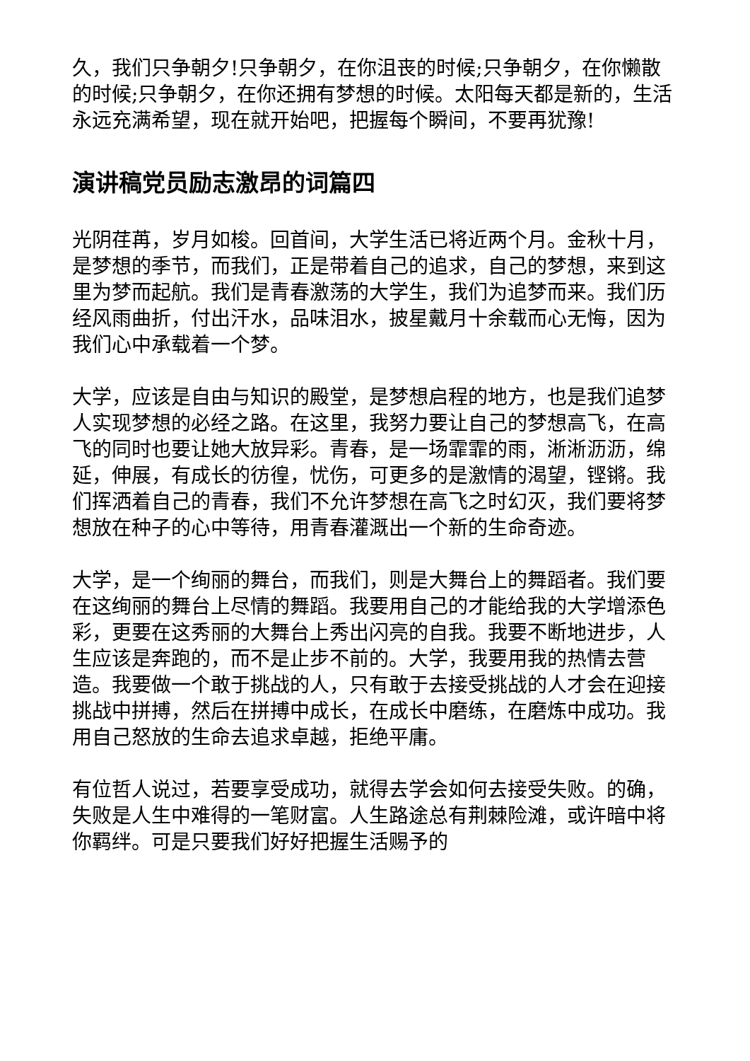久，我们只争朝夕!只争朝夕，在你沮丧的时候;只争朝夕，在你懒散的时候;只争朝夕，在你还拥有梦想的时候。太阳每天都是新的，生活永远充满希望，现在就开始吧，把握每个瞬间，不要再犹豫!
演讲稿党员励志激昂的词篇四
光阴荏苒，岁月如梭。回首间，大学生活已将近两个月。金秋十月，是梦想的季节，而我们，正是带着自己的追求，自己的梦想，来到这里为梦而起航。我们是青春激荡的大学生，我们为追梦而来。我们历经风雨曲折，付出汗水，品味泪水，披星戴月十余载而心无悔，因为我们心中承载着一个梦。
大学，应该是自由与知识的殿堂，是梦想启程的地方，也是我们追梦人实现梦想的必经之路。在这里，我努力要让自己的梦想高飞，在高飞的同时也要让她大放异彩。青春，是一场霏霏的雨，淅淅沥沥，绵延，伸展，有成长的彷徨，忧伤，可更多的是激情的渴望，铿锵。我们挥洒着自己的青春，我们不允许梦想在高飞之时幻灭，我们要将梦想放在种子的心中等待，用青春灌溉出一个新的生命奇迹。
大学，是一个绚丽的舞台，而我们，则是大舞台上的舞蹈者。我们要在这绚丽的舞台上尽情的舞蹈。我要用自己的才能给我的大学增添色彩，更要在这秀丽的大舞台上秀出闪亮的自我。我要不断地进步，人生应该是奔跑的，而不是止步不前的。大学，我要用我的热情去营造。我要做一个敢于挑战的人，只有敢于去接受挑战的人才会在迎接挑战中拼搏，然后在拼搏中成长，在成长中磨练，在磨炼中成功。我用自己怒放的生命去追求卓越，拒绝平庸。
有位哲人说过，若要享受成功，就得去学会如何去接受失败。的确，失败是人生中难得的一笔财富。人生路途总有荆棘险滩，或许暗中将你羁绊。可是只要我们好好把握生活赐予的